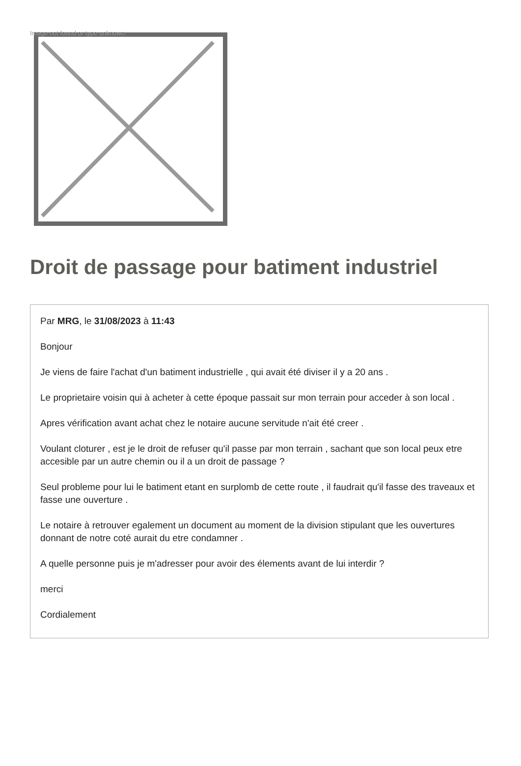Image not found or type unknown
Droit de passage pour batiment industriel
Par MRG, le 31/08/2023 à 11:43
Bonjour
Je viens de faire l'achat d'un batiment industrielle , qui avait été diviser il y a 20 ans .
Le proprietaire voisin qui à acheter à cette époque passait sur mon terrain pour acceder à son local .
Apres vérification avant achat chez le notaire aucune servitude n'ait été creer .
Voulant cloturer , est je le droit de refuser qu'il passe par mon terrain , sachant que son local peux etre accesible par un autre chemin ou il a un droit de passage ?
Seul probleme pour lui le batiment etant en surplomb de cette route , il faudrait qu'il fasse des traveaux et fasse une ouverture .
Le notaire à retrouver egalement un document au moment de la division stipulant que les ouvertures donnant de notre coté aurait du etre condamner .
A quelle personne puis je m'adresser pour avoir des élements avant de lui interdir ?
merci
Cordialement